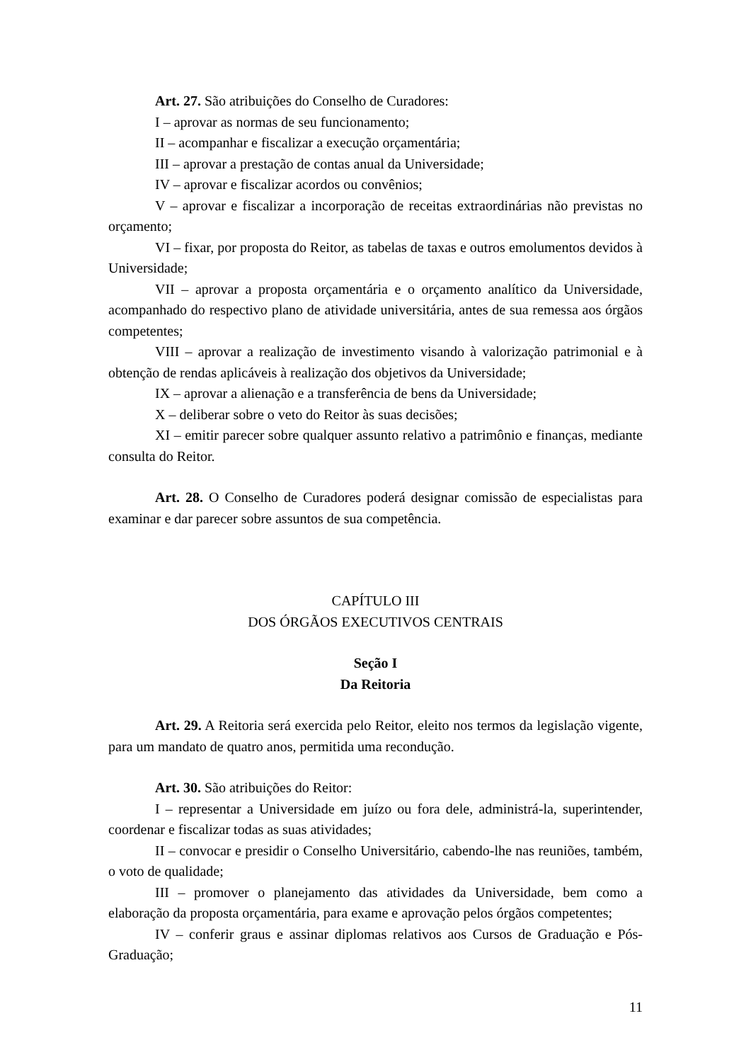Art. 27. São atribuições do Conselho de Curadores:
I – aprovar as normas de seu funcionamento;
II – acompanhar e fiscalizar a execução orçamentária;
III – aprovar a prestação de contas anual da Universidade;
IV – aprovar e fiscalizar acordos ou convênios;
V – aprovar e fiscalizar a incorporação de receitas extraordinárias não previstas no orçamento;
VI – fixar, por proposta do Reitor, as tabelas de taxas e outros emolumentos devidos à Universidade;
VII – aprovar a proposta orçamentária e o orçamento analítico da Universidade, acompanhado do respectivo plano de atividade universitária, antes de sua remessa aos órgãos competentes;
VIII – aprovar a realização de investimento visando à valorização patrimonial e à obtenção de rendas aplicáveis à realização dos objetivos da Universidade;
IX – aprovar a alienação e a transferência de bens da Universidade;
X – deliberar sobre o veto do Reitor às suas decisões;
XI – emitir parecer sobre qualquer assunto relativo a patrimônio e finanças, mediante consulta do Reitor.
Art. 28. O Conselho de Curadores poderá designar comissão de especialistas para examinar e dar parecer sobre assuntos de sua competência.
CAPÍTULO III
DOS ÓRGÃOS EXECUTIVOS CENTRAIS
Seção I
Da Reitoria
Art. 29. A Reitoria será exercida pelo Reitor, eleito nos termos da legislação vigente, para um mandato de quatro anos, permitida uma recondução.
Art. 30. São atribuições do Reitor:
I – representar a Universidade em juízo ou fora dele, administrá-la, superintender, coordenar e fiscalizar todas as suas atividades;
II – convocar e presidir o Conselho Universitário, cabendo-lhe nas reuniões, também, o voto de qualidade;
III – promover o planejamento das atividades da Universidade, bem como a elaboração da proposta orçamentária, para exame e aprovação pelos órgãos competentes;
IV – conferir graus e assinar diplomas relativos aos Cursos de Graduação e Pós-Graduação;
11